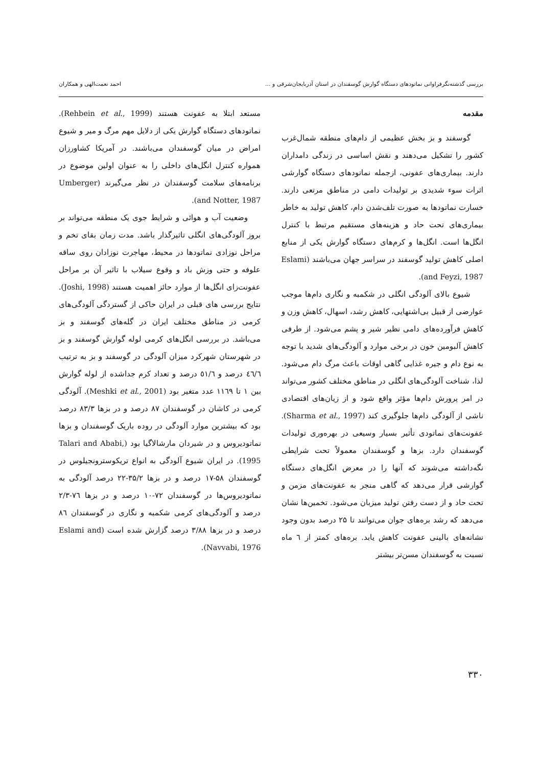بررسی گذشته‌نگرفراوانی نماتودهای دستگاه گوارش گوسفندان در استان آذربایجان‌شرقی و ... احمد نعمت‌الهی و همکاران
مقدمه
گوسفند و بز بخش عظیمی از دام‌های منطقه شمال‌غرب کشور را تشکیل می‌دهند و نقش اساسی در زندگی دامداران دارند. بیماری‌های عفونی، ازجمله نماتودهای دستگاه گوارشی اثرات سوء شدیدی بر تولیدات دامی در مناطق مرتعی دارند. خسارت نماتودها به صورت تلف‌شدن دام، کاهش تولید به خاطر بیماری‌های تحت حاد و هزینه‌های مستقیم مرتبط با کنترل انگل‌ها است. انگل‌ها و کرم‌های دستگاه گوارش یکی از منابع اصلی کاهش تولید گوسفند در سراسر جهان می‌باشند (Eslami and Feyzi, 1987).
شیوع بالای آلودگی انگلی در شکمبه و نگاری دام‌ها موجب عوارضی از قبیل بی‌اشتهایی، کاهش رشد، اسهال، کاهش وزن و کاهش فرآورده‌های دامی نظیر شیر و پشم می‌شود. از طرفی کاهش آلبومین خون در برخی موارد و آلودگی‌های شدید با توجه به نوع دام و جیره غذایی گاهی اوقات باعث مرگ دام می‌شود. لذا، شناخت آلودگی‌های انگلی در مناطق مختلف کشور می‌تواند در امر پرورش دام‌ها مؤثر واقع شود و از زیان‌های اقتصادی ناشی از آلودگی دام‌ها جلوگیری کند (Sharma et al., 1997). عفونت‌های نماتودی تأثیر بسیار وسیعی در بهره‌وری تولیدات گوسفندان دارد. بزها و گوسفندان معمولاً تحت شرایطی نگه‌داشته می‌شوند که آنها را در معرض انگل‌های دستگاه گوارشی قرار می‌دهد که گاهی منجر به عفونت‌های مزمن و تحت حاد و از دست رفتن تولید میزبان می‌شود. تخمین‌ها نشان می‌دهد که رشد بره‌های جوان می‌توانند تا ۲۵ درصد بدون وجود نشانه‌های بالینی عفونت کاهش یابد. بره‌های کمتر از ٦ ماه نسبت به گوسفندان مسن‌تر بیشتر
مستعد ابتلا به عفونت هستند (Rehbein et al., 1999). نماتودهای دستگاه گوارش یکی از دلایل مهم مرگ و میر و شیوع امراض در میان گوسفندان می‌باشند. در آمریکا کشاورزان همواره کنترل انگل‌های داخلی را به عنوان اولین موضوع در برنامه‌های سلامت گوسفندان در نظر می‌گیرند (Umberger and Notter, 1987).
وضعیت آب و هوائی و شرایط جوی یک منطقه می‌تواند بر بروز آلودگی‌های انگلی تاثیرگذار باشد. مدت زمان بقای تخم و مراحل نوزادی نماتودها در محیط، مهاجرت نوزادان روی ساقه علوفه و حتی وزش باد و وقوع سیلاب با تاثیر آن بر مراحل عفونت‌زای انگل‌ها از موارد حائز اهمیت هستند (Joshi, 1998). نتایج بررسی های قبلی در ایران حاکی از گستردگی آلودگی‌های کرمی در مناطق مختلف ایران در گله‌های گوسفند و بز می‌باشد. در بررسی انگل‌های کرمی لوله گوارش گوسفند و بز در شهرستان شهرکرد میزان آلودگی در گوسفند و بز به ترتیب ٤٦/٦ درصد و ٥١/٦ درصد و تعداد کرم جداشده از لوله گوارش بین ۱ تا ۱۱٦۹ عدد متغیر بود (Meshki et al., 2001). آلودگی کرمی در کاشان در گوسفندان ۸۷ درصد و در بزها ۸۳/۳ درصد بود که بیشترین موارد آلودگی در روده باریک گوسفندان و بزها نماتودیروس و در شیردان مارشالاگیا بود (Talari and Ababi, 1995). در ایران شیوع آلودگی به انواع تریکوسترونجیلوس در گوسفندان ۵۸-۱۷ درصد و در بزها ۳۵/۲-۲۲ درصد آلودگی به نماتودیروس‌ها در گوسفندان ۷۲-۱۰ درصد و در بزها ۷٦-۲/۳ درصد و آلودگی‌های کرمی شکمبه و نگاری در گوسفندان ۸٦ درصد و در بزها ۳/۸۸ درصد گزارش شده است (Eslami and Navvabi, 1976).
۳۳۰